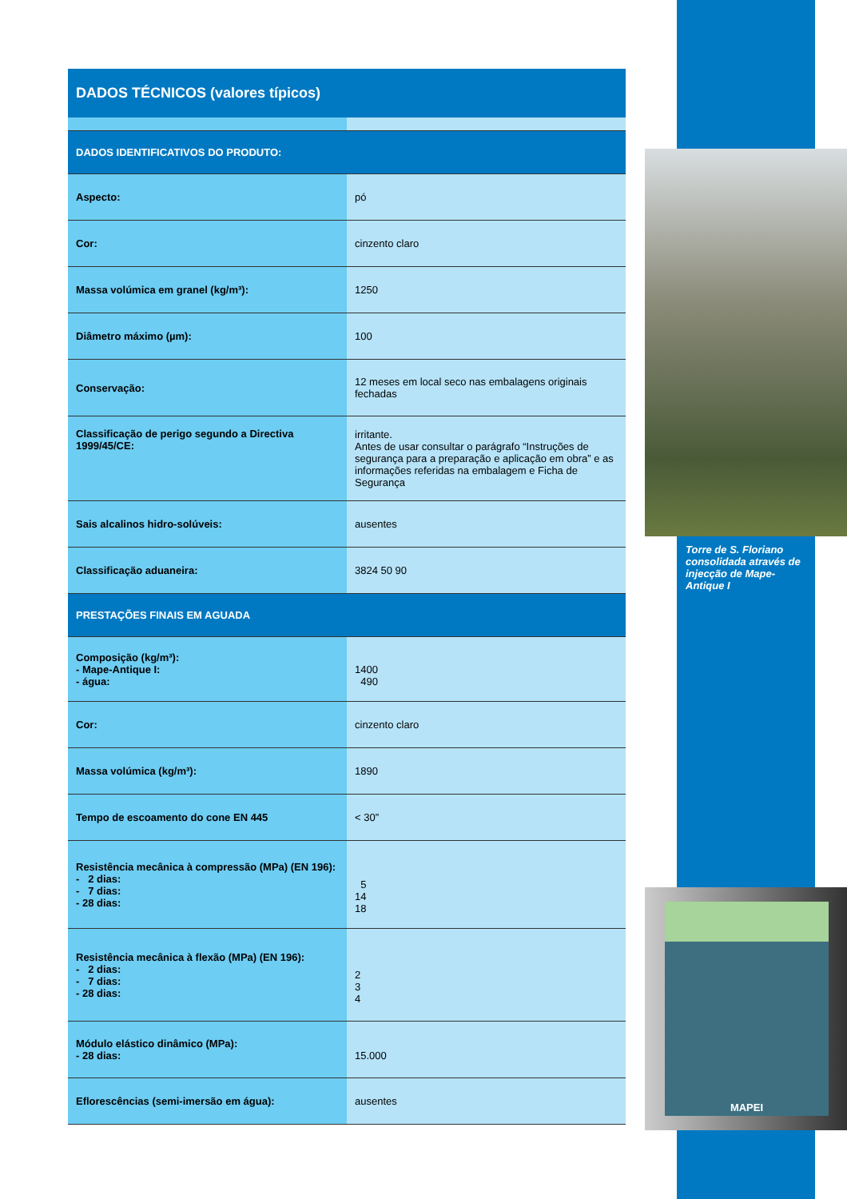DADOS TÉCNICOS (valores típicos)
| DADOS IDENTIFICATIVOS DO PRODUTO: | |
| Aspecto: | pó |
| Cor: | cinzento claro |
| Massa volúmica em granel (kg/m³): | 1250 |
| Diâmetro máximo (µm): | 100 |
| Conservação: | 12 meses em local seco nas embalagens originais fechadas |
| Classificação de perigo segundo a Directiva 1999/45/CE: | irritante. Antes de usar consultar o parágrafo “Instruções de segurança para a preparação e aplicação em obra” e as informações referidas na embalagem e Ficha de Segurança |
| Sais alcalinos hidro-solúveis: | ausentes |
| Classificação aduaneira: | 3824 50 90 |
| PRESTAÇÕES FINAIS EM AGUADA | |
| Composição (kg/m³): - Mape-Antique I: - água: | 1400 490 |
| Cor: | cinzento claro |
| Massa volúmica (kg/m³): | 1890 |
| Tempo de escoamento do cone EN 445 | < 30” |
| Resistência mecânica à compressão (MPa) (EN 196): - 2 dias: - 7 dias: - 28 dias: | 5 14 18 |
| Resistência mecânica à flexão (MPa) (EN 196): - 2 dias: - 7 dias: - 28 dias: | 2 3 4 |
| Módulo elástico dinâmico (MPa): - 28 dias: | 15.000 |
| Eflorescências (semi-imersão em água): | ausentes |
Torre de S. Floriano consolidada através de injecção de Mape-Antique I
MAPEI